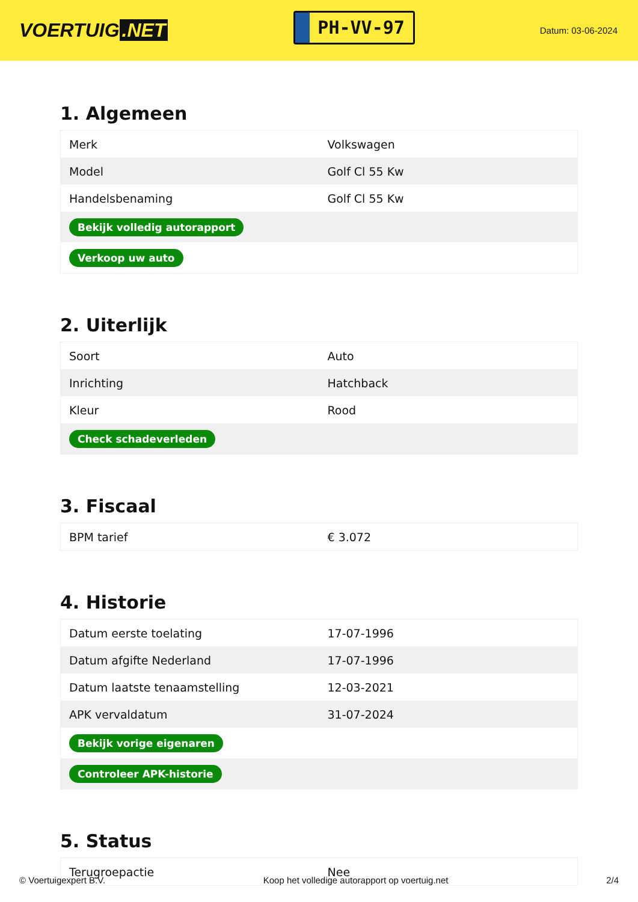VOERTUIG.NET
PH-VV-97
Datum: 03-06-2024
1. Algemeen
| Merk | Volkswagen |
| Model | Golf Cl 55 Kw |
| Handelsbenaming | Golf Cl 55 Kw |
| Bekijk volledig autorapport | |
| Verkoop uw auto | |
2. Uiterlijk
| Soort | Auto |
| Inrichting | Hatchback |
| Kleur | Rood |
| Check schadeverleden | |
3. Fiscaal
| BPM tarief | € 3.072 |
4. Historie
| Datum eerste toelating | 17-07-1996 |
| Datum afgifte Nederland | 17-07-1996 |
| Datum laatste tenaamstelling | 12-03-2021 |
| APK vervaldatum | 31-07-2024 |
| Bekijk vorige eigenaren | |
| Controleer APK-historie | |
5. Status
| Terugroepactie | Nee |
© Voertuigexpert B.V. Koop het volledige autorapport op voertuig.net 2/4